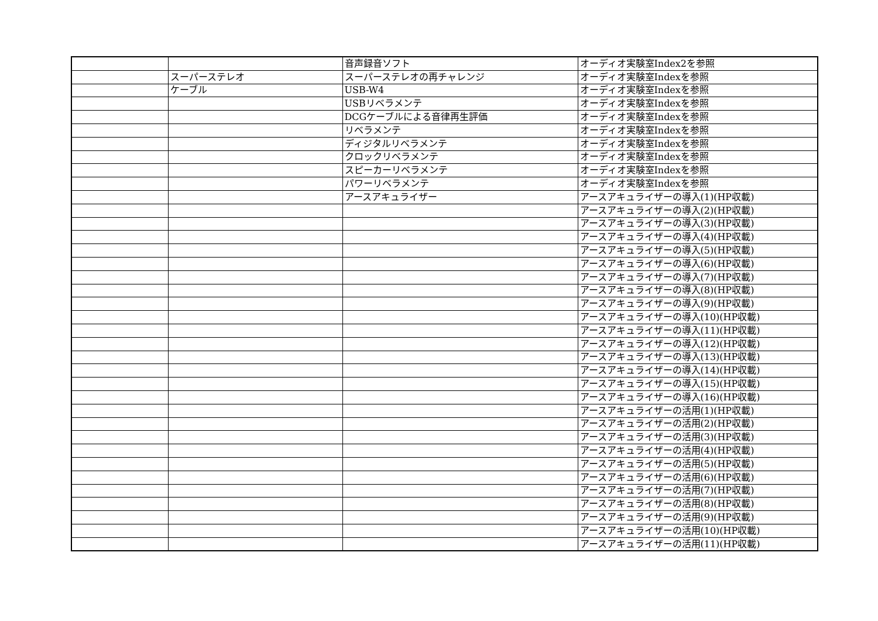| | | 音声録音ソフト | オーディオ実験室Index2を参照 |
| | スーパーステレオ | スーパーステレオの再チャレンジ | オーディオ実験室Indexを参照 |
| | ケーブル | USB-W4 | オーディオ実験室Indexを参照 |
| | | USBリベラメンテ | オーディオ実験室Indexを参照 |
| | | DCGケーブルによる音律再生評価 | オーディオ実験室Indexを参照 |
| | | リベラメンテ | オーディオ実験室Indexを参照 |
| | | ディジタルリベラメンテ | オーディオ実験室Indexを参照 |
| | | クロックリベラメンテ | オーディオ実験室Indexを参照 |
| | | スピーカーリベラメンテ | オーディオ実験室Indexを参照 |
| | | パワーリベラメンテ | オーディオ実験室Indexを参照 |
| | | アースアキュライザー | アースアキュライザーの導入(1)(HP収載) |
| | | | アースアキュライザーの導入(2)(HP収載) |
| | | | アースアキュライザーの導入(3)(HP収載) |
| | | | アースアキュライザーの導入(4)(HP収載) |
| | | | アースアキュライザーの導入(5)(HP収載) |
| | | | アースアキュライザーの導入(6)(HP収載) |
| | | | アースアキュライザーの導入(7)(HP収載) |
| | | | アースアキュライザーの導入(8)(HP収載) |
| | | | アースアキュライザーの導入(9)(HP収載) |
| | | | アースアキュライザーの導入(10)(HP収載) |
| | | | アースアキュライザーの導入(11)(HP収載) |
| | | | アースアキュライザーの導入(12)(HP収載) |
| | | | アースアキュライザーの導入(13)(HP収載) |
| | | | アースアキュライザーの導入(14)(HP収載) |
| | | | アースアキュライザーの導入(15)(HP収載) |
| | | | アースアキュライザーの導入(16)(HP収載) |
| | | | アースアキュライザーの活用(1)(HP収載) |
| | | | アースアキュライザーの活用(2)(HP収載) |
| | | | アースアキュライザーの活用(3)(HP収載) |
| | | | アースアキュライザーの活用(4)(HP収載) |
| | | | アースアキュライザーの活用(5)(HP収載) |
| | | | アースアキュライザーの活用(6)(HP収載) |
| | | | アースアキュライザーの活用(7)(HP収載) |
| | | | アースアキュライザーの活用(8)(HP収載) |
| | | | アースアキュライザーの活用(9)(HP収載) |
| | | | アースアキュライザーの活用(10)(HP収載) |
| | | | アースアキュライザーの活用(11)(HP収載) |